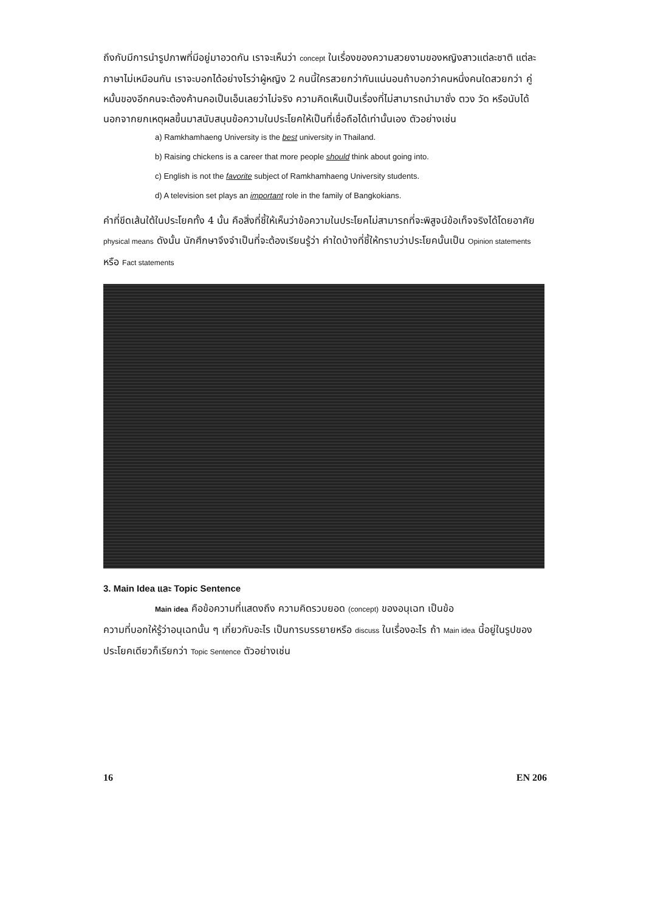ถึงกับมีการนำรูปภาพที่มีอยู่มาอวดกัน เราจะเห็นว่า concept ในเรื่องของความสวยงามของหญิงสาวแต่ละชาติ แต่ละภาษาไม่เหมือนกัน เราจะบอกได้อย่างไรว่าผู้หญิง 2 คนนี้ใครสวยกว่ากันแน่นอนถ้าบอกว่าคนหนึ่งคนใดสวยกว่า คู่หมั้นของอีกคนจะต้องค้านคอเป็นเอ็นเลยว่าไม่จริง ความคิดเห็นเป็นเรื่องที่ไม่สามารถนำมาชั่ง ตวง วัด หรือนับได้ นอกจากยกเหตุผลขึ้นมาสนับสนุนข้อความในประโยคให้เป็นที่เชื่อถือได้เท่านั้นเอง ตัวอย่างเช่น
a) Ramkhamhaeng University is the best university in Thailand.
b) Raising chickens is a career that more people should think about going into.
c) English is not the favorite subject of Ramkhamhaeng University students.
d) A television set plays an important role in the family of Bangkokians.
คำที่ขีดเส้นใต้ในประโยคทั้ง 4 นั้น คือสิ่งที่ชี้ให้เห็นว่าข้อความในประโยคไม่สามารถที่จะพิสูจน์ข้อเท็จจริงได้โดยอาศัย physical means ดังนั้น นักศึกษาจึงจำเป็นที่จะต้องเรียนรู้ว่า คำใดบ้างที่ชี้ให้ทราบว่าประโยคนั้นเป็น Opinion statements หรือ Fact statements
3. Main Idea และ Topic Sentence
Main idea คือข้อความที่แสดงถึง ความคิดรวบยอด (concept) ของอนุเฉท เป็นข้อ
ความที่บอกให้รู้ว่าอนุเฉทนั้น ๆ เกี่ยวกับอะไร เป็นการบรรยายหรือ discuss ในเรื่องอะไร ถ้า Main idea นี้อยู่ในรูปของประโยคเดียวก็เรียกว่า Topic Sentence ตัวอย่างเช่น
16 EN 206